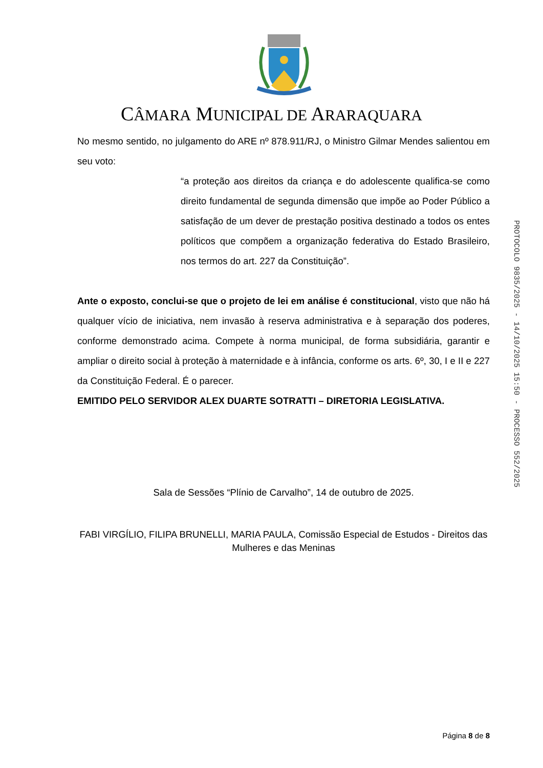CÂMARA MUNICIPAL DE ARARAQUARA
No mesmo sentido, no julgamento do ARE nº 878.911/RJ, o Ministro Gilmar Mendes salientou em seu voto:
“a proteção aos direitos da criança e do adolescente qualifica-se como direito fundamental de segunda dimensão que impõe ao Poder Público a satisfação de um dever de prestação positiva destinado a todos os entes políticos que compõem a organização federativa do Estado Brasileiro, nos termos do art. 227 da Constituição”.
Ante o exposto, conclui-se que o projeto de lei em análise é constitucional, visto que não há qualquer vício de iniciativa, nem invasão à reserva administrativa e à separação dos poderes, conforme demonstrado acima. Compete à norma municipal, de forma subsidiária, garantir e ampliar o direito social à proteção à maternidade e à infância, conforme os arts. 6º, 30, I e II e 227 da Constituição Federal. É o parecer.
EMITIDO PELO SERVIDOR ALEX DUARTE SOTRATTI – DIRETORIA LEGISLATIVA.
Sala de Sessões “Plínio de Carvalho”, 14 de outubro de 2025.
FABI VIRGÍLIO, FILIPA BRUNELLI, MARIA PAULA, Comissão Especial de Estudos - Direitos das Mulheres e das Meninas
PROTOCOLO 9835/2025 - 14/10/2025 15:50 - PROCESSO 552/2025
Página 8 de 8